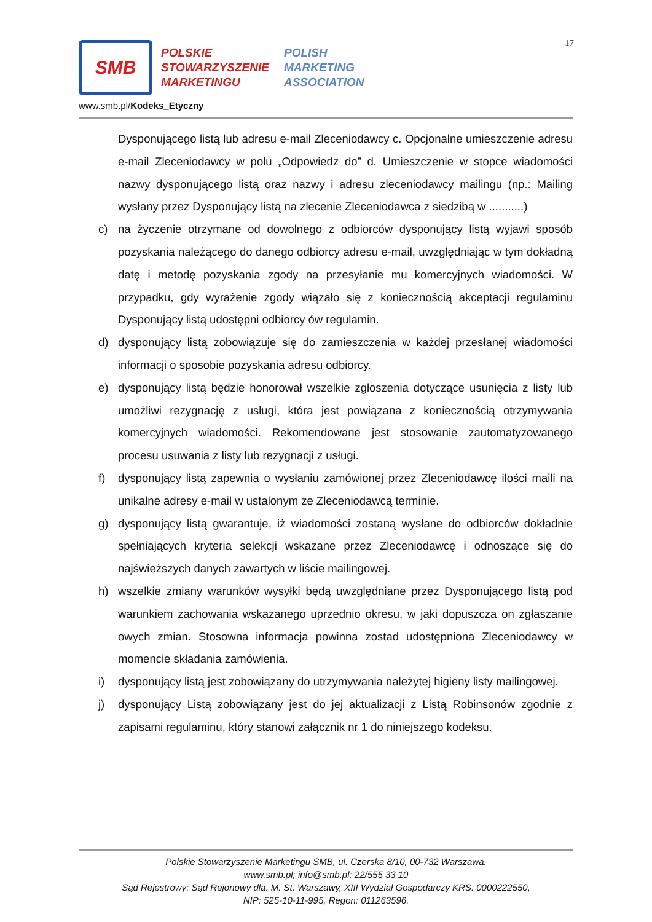17
SMB
POLSKIE
STOWARZYSZENIE
MARKETINGU
POLISH
MARKETING
ASSOCIATION
www.smb.pl/Kodeks_Etyczny
Dysponującego listą lub adresu e-mail Zleceniodawcy c. Opcjonalne umieszczenie adresu e-mail Zleceniodawcy w polu „Odpowiedz do” d. Umieszczenie w stopce wiadomości nazwy dysponującego listą oraz nazwy i adresu zleceniodawcy mailingu (np.: Mailing wysłany przez Dysponujący listą na zlecenie Zleceniodawca z siedzibą w ...........)
c) na życzenie otrzymane od dowolnego z odbiorców dysponujący listą wyjawi sposób pozyskania należącego do danego odbiorcy adresu e-mail, uwzględniając w tym dokładną datę i metodę pozyskania zgody na przesyłanie mu komercyjnych wiadomości. W przypadku, gdy wyrażenie zgody wiązało się z koniecznością akceptacji regulaminu Dysponujący listą udostępni odbiorcy ów regulamin.
d) dysponujący listą zobowiązuje się do zamieszczenia w każdej przesłanej wiadomości informacji o sposobie pozyskania adresu odbiorcy.
e) dysponujący listą będzie honorował wszelkie zgłoszenia dotyczące usunięcia z listy lub umożliwi rezygnację z usługi, która jest powiązana z koniecznością otrzymywania komercyjnych wiadomości. Rekomendowane jest stosowanie zautomatyzowanego procesu usuwania z listy lub rezygnacji z usługi.
f) dysponujący listą zapewnia o wysłaniu zamówionej przez Zleceniodawcę ilości maili na unikalne adresy e-mail w ustalonym ze Zleceniodawcą terminie.
g) dysponujący listą gwarantuje, iż wiadomości zostaną wysłane do odbiorców dokładnie spełniających kryteria selekcji wskazane przez Zleceniodawcę i odnoszące się do najświeższych danych zawartych w liście mailingowej.
h) wszelkie zmiany warunków wysyłki będą uwzględniane przez Dysponującego listą pod warunkiem zachowania wskazanego uprzednio okresu, w jaki dopuszcza on zgłaszanie owych zmian. Stosowna informacja powinna zostad udostępniona Zleceniodawcy w momencie składania zamówienia.
i) dysponujący listą jest zobowiązany do utrzymywania należytej higieny listy mailingowej.
j) dysponujący Listą zobowiązany jest do jej aktualizacji z Listą Robinsonów zgodnie z zapisami regulaminu, który stanowi załącznik nr 1 do niniejszego kodeksu.
Polskie Stowarzyszenie Marketingu SMB, ul. Czerska 8/10, 00-732 Warszawa.
www.smb.pl; info@smb.pl; 22/555 33 10
Sąd Rejestrowy: Sąd Rejonowy dla. M. St. Warszawy, XIII Wydział Gospodarczy KRS: 0000222550,
NIP: 525-10-11-995, Regon: 011263596.